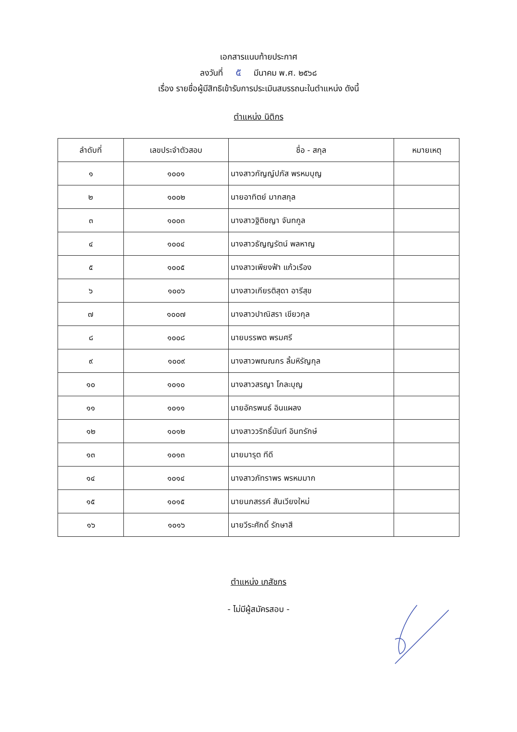เอกสารแนบท้ายประกาศ
ลงวันที่ ๕ มีนาคม พ.ศ. ๒๕๖๘
เรื่อง รายชื่อผู้มีสิทธิเข้ารับการประเมินสมรรถนะในตำแหน่ง ดังนี้
ตำแหน่ง นิติกร
| ลำดับที่ | เลขประจำตัวสอบ | ชื่อ - สกุล | หมายเหตุ |
| --- | --- | --- | --- |
| ๑ | ๑๐๐๑ | นางสาวกัญญ์ปภัส พรหมบุญ | |
| ๒ | ๑๐๐๒ | นายอาทิตย์ มากสกุล | |
| ๓ | ๑๐๐๓ | นางสาวฐิติชญา จันทกูล | |
| ๔ | ๑๐๐๔ | นางสาวธัญญรัตน์ พลหาญ | |
| ๕ | ๑๐๐๕ | นางสาวเพียงฟ้า แก้วเรือง | |
| ๖ | ๑๐๐๖ | นางสาวเกียรติสุดา อารีสุข | |
| ๗ | ๑๐๐๗ | นางสาวปาณิสรา เขียวกุล | |
| ๘ | ๑๐๐๘ | นายบรรพต พรมศรี | |
| ๙ | ๑๐๐๙ | นางสาวพณณกร ลิ้มหิรัญกุล | |
| ๑๐ | ๑๐๑๐ | นางสาวสรญา โกละบุญ | |
| ๑๑ | ๑๐๑๑ | นายอัครพนธ์ อินแผลง | |
| ๑๒ | ๑๐๑๒ | นางสาววริทธิ์นันท์ อินทรักษ์ | |
| ๑๓ | ๑๐๑๓ | นายมารุต ทีดี | |
| ๑๔ | ๑๐๑๔ | นางสาวภัทราพร พรหมมาก | |
| ๑๕ | ๑๐๑๕ | นายนภสรรค์ สันเวียงใหม่ | |
| ๑๖ | ๑๐๑๖ | นายวีระศักดิ์ รักษาสี | |
ตำแหน่ง เภสัชกร
- ไม่มีผู้สมัครสอบ -